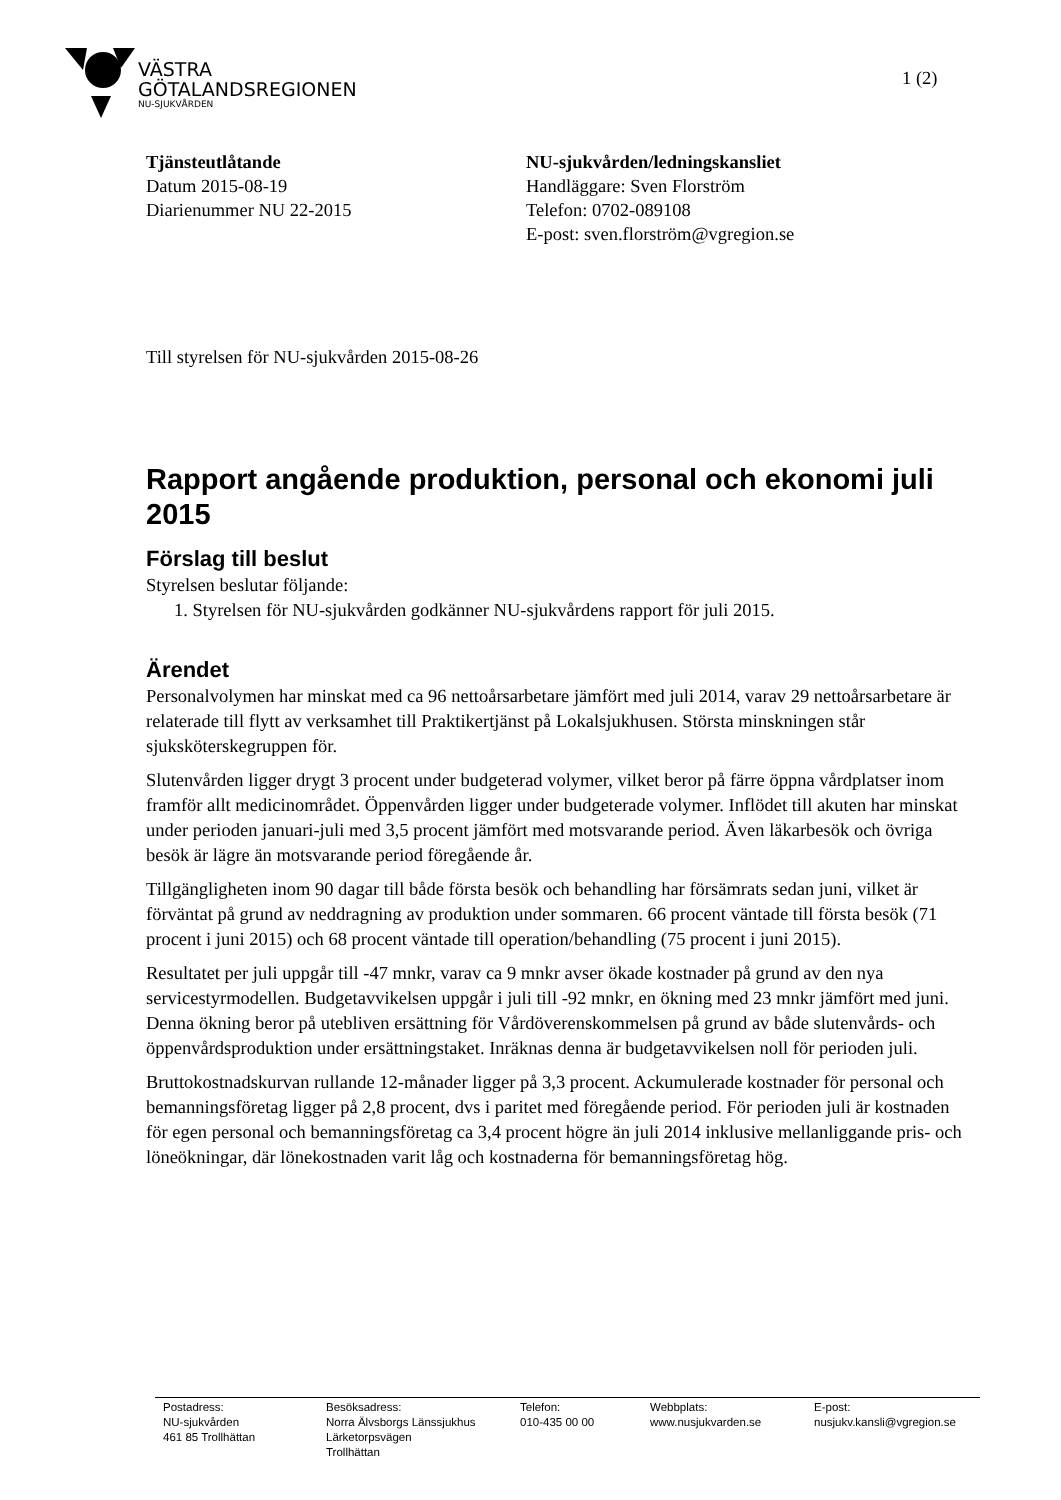VÄSTRA
GÖTALANDSREGIONEN
NU-SJUKVÅRDEN
1 (2)
Tjänsteutlåtande
Datum 2015-08-19
Diarienummer NU 22-2015
NU-sjukvården/ledningskansliet
Handläggare: Sven Florström
Telefon: 0702-089108
E-post: sven.florström@vgregion.se
Till styrelsen för NU-sjukvården 2015-08-26
Rapport angående produktion, personal och ekonomi juli 2015
Förslag till beslut
Styrelsen beslutar följande:
1. Styrelsen för NU-sjukvården godkänner NU-sjukvårdens rapport för juli 2015.
Ärendet
Personalvolymen har minskat med ca 96 nettoårsarbetare jämfört med juli 2014, varav 29 nettoårsarbetare är relaterade till flytt av verksamhet till Praktikertjänst på Lokalsjukhusen. Största minskningen står sjuksköterskegruppen för.
Slutenvården ligger drygt 3 procent under budgeterad volymer, vilket beror på färre öppna vårdplatser inom framför allt medicinområdet. Öppenvården ligger under budgeterade volymer. Inflödet till akuten har minskat under perioden januari-juli med 3,5 procent jämfört med motsvarande period. Även läkarbesök och övriga besök är lägre än motsvarande period föregående år.
Tillgängligheten inom 90 dagar till både första besök och behandling har försämrats sedan juni, vilket är förväntat på grund av neddragning av produktion under sommaren. 66 procent väntade till första besök (71 procent i juni 2015) och 68 procent väntade till operation/behandling (75 procent i juni 2015).
Resultatet per juli uppgår till -47 mnkr, varav ca 9 mnkr avser ökade kostnader på grund av den nya servicestyrmodellen. Budgetavvikelsen uppgår i juli till -92 mnkr, en ökning med 23 mnkr jämfört med juni. Denna ökning beror på utebliven ersättning för Vårdöverenskommelsen på grund av både slutenvårds- och öppenvårdsproduktion under ersättningstaket. Inräknas denna är budgetavvikelsen noll för perioden juli.
Bruttokostnadskurvan rullande 12-månader ligger på 3,3 procent. Ackumulerade kostnader för personal och bemanningsföretag ligger på 2,8 procent, dvs i paritet med föregående period. För perioden juli är kostnaden för egen personal och bemanningsföretag ca 3,4 procent högre än juli 2014 inklusive mellanliggande pris- och löneökningar, där lönekostnaden varit låg och kostnaderna för bemanningsföretag hög.
Postadress:
NU-sjukvården
461 85 Trollhättan
Besöksadress:
Norra Älvsborgs Länssjukhus
Lärketorpsvägen
Trollhättan
Telefon:
010-435 00 00
Webbplats:
www.nusjukvarden.se
E-post:
nusjukv.kansli@vgregion.se